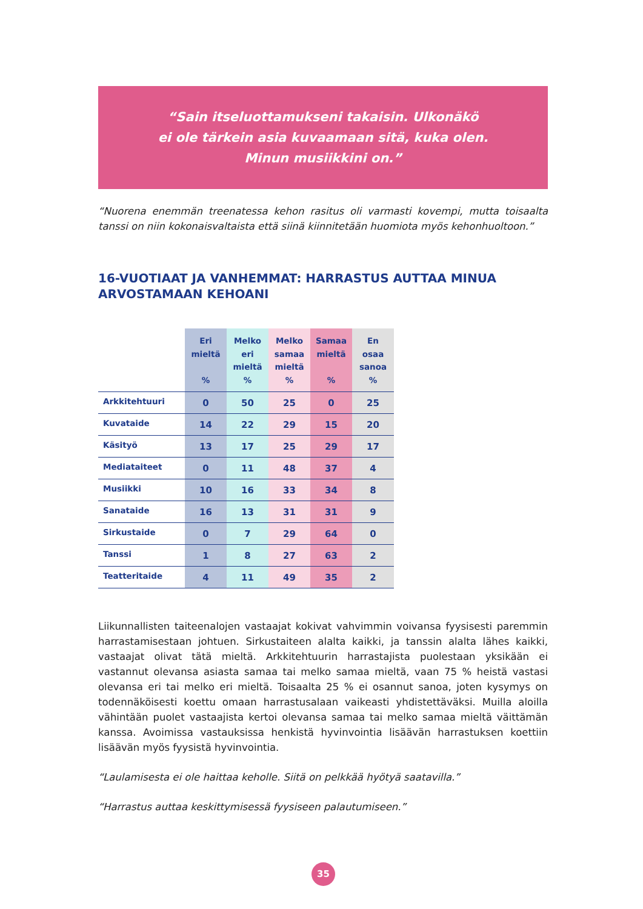“Sain itseluottamukseni takaisin. Ulkonäkö
ei ole tärkein asia kuvaamaan sitä, kuka olen.
Minun musiikkini on.”
“Nuorena enemmän treenatessa kehon rasitus oli varmasti kovempi, mutta toisaalta tanssi on niin kokonaisvaltaista että siinä kiinnitetään huomiota myös kehonhuoltoon.”
16-VUOTIAAT JA VANHEMMAT: HARRASTUS AUTTAA MINUA ARVOSTAMAAN KEHOANI
| | Eri mieltä % | Melko eri mieltä % | Melko samaa mieltä % | Samaa mieltä % | En osaa sanoa % |
| --- | --- | --- | --- | --- | --- |
| Arkkitehtuuri | 0 | 50 | 25 | 0 | 25 |
| Kuvataide | 14 | 22 | 29 | 15 | 20 |
| Käsityö | 13 | 17 | 25 | 29 | 17 |
| Mediataiteet | 0 | 11 | 48 | 37 | 4 |
| Musiikki | 10 | 16 | 33 | 34 | 8 |
| Sanataide | 16 | 13 | 31 | 31 | 9 |
| Sirkustaide | 0 | 7 | 29 | 64 | 0 |
| Tanssi | 1 | 8 | 27 | 63 | 2 |
| Teatteritaide | 4 | 11 | 49 | 35 | 2 |
Liikunnallisten taiteenalojen vastaajat kokivat vahvimmin voivansa fyysisesti paremmin harrastamisestaan johtuen. Sirkustaiteen alalta kaikki, ja tanssin alalta lähes kaikki, vastaajat olivat tätä mieltä. Arkkitehtuurin harrastajista puolestaan yksikään ei vastannut olevansa asiasta samaa tai melko samaa mieltä, vaan 75 % heistä vastasi olevansa eri tai melko eri mieltä. Toisaalta 25 % ei osannut sanoa, joten kysymys on todennäköisesti koettu omaan harrastusalaan vaikeasti yhdistettäväksi. Muilla aloilla vähintään puolet vastaajista kertoi olevansa samaa tai melko samaa mieltä väittämän kanssa. Avoimissa vastauksissa henkistä hyvinvointia lisäävän harrastuksen koettiin lisäävän myös fyysistä hyvinvointia.
“Laulamisesta ei ole haittaa keholle. Siitä on pelkkää hyötyä saatavilla.”
“Harrastus auttaa keskittymisessä fyysiseen palautumiseen.”
35